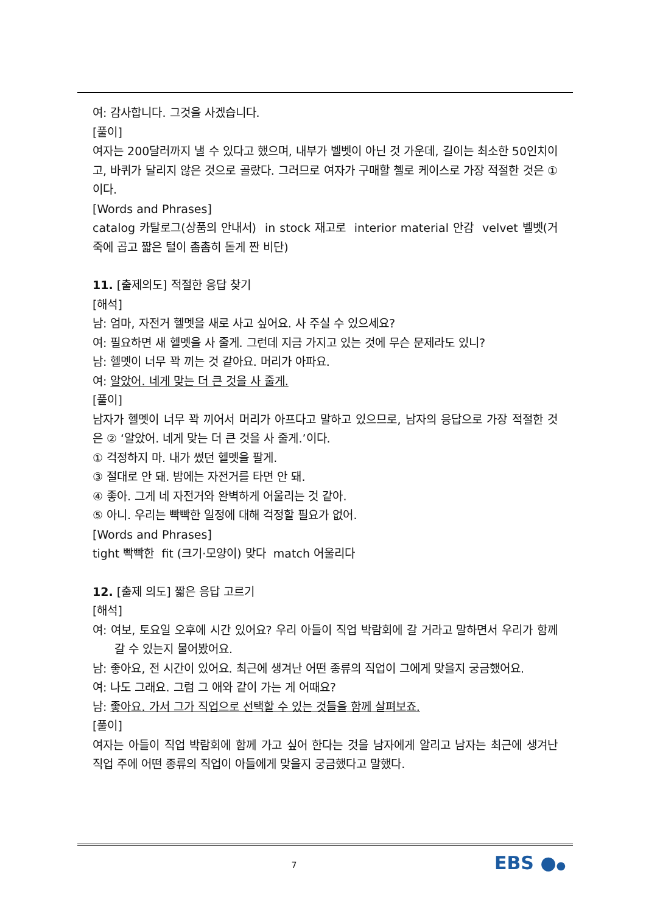여: 감사합니다. 그것을 사겠습니다.
[풀이]
여자는 200달러까지 낼 수 있다고 했으며, 내부가 벨벳이 아닌 것 가운데, 길이는 최소한 50인치이고, 바퀴가 달리지 않은 것으로 골랐다. 그러므로 여자가 구매할 첼로 케이스로 가장 적절한 것은 ①이다.
[Words and Phrases]
catalog 카탈로그(상품의 안내서) in stock 재고로 interior material 안감 velvet 벨벳(거죽에 곱고 짧은 털이 촘촘히 돋게 짠 비단)
11. [출제의도] 적절한 응답 찾기
[해석]
남: 엄마, 자전거 헬멧을 새로 사고 싶어요. 사 주실 수 있으세요?
여: 필요하면 새 헬멧을 사 줄게. 그런데 지금 가지고 있는 것에 무슨 문제라도 있니?
남: 헬멧이 너무 꽉 끼는 것 같아요. 머리가 아파요.
여: 알았어. 네게 맞는 더 큰 것을 사 줄게.
[풀이]
남자가 헬멧이 너무 꽉 끼어서 머리가 아프다고 말하고 있으므로, 남자의 응답으로 가장 적절한 것은 ② ‘알았어. 네게 맞는 더 큰 것을 사 줄게.’이다.
① 걱정하지 마. 내가 썼던 헬멧을 팔게.
③ 절대로 안 돼. 밤에는 자전거를 타면 안 돼.
④ 좋아. 그게 네 자전거와 완벽하게 어울리는 것 같아.
⑤ 아니. 우리는 빡빡한 일정에 대해 걱정할 필요가 없어.
[Words and Phrases]
tight 빡빡한 fit (크기·모양이) 맞다 match 어울리다
12. [출제 의도] 짧은 응답 고르기
[해석]
여: 여보, 토요일 오후에 시간 있어요? 우리 아들이 직업 박람회에 갈 거라고 말하면서 우리가 함께 갈 수 있는지 물어봤어요.
남: 좋아요, 전 시간이 있어요. 최근에 생겨난 어떤 종류의 직업이 그에게 맞을지 궁금했어요.
여: 나도 그래요. 그럼 그 애와 같이 가는 게 어때요?
남: 좋아요. 가서 그가 직업으로 선택할 수 있는 것들을 함께 살펴보죠.
[풀이]
여자는 아들이 직업 박람회에 함께 가고 싶어 한다는 것을 남자에게 알리고 남자는 최근에 생겨난 직업 주에 어떤 종류의 직업이 아들에게 맞을지 궁금했다고 말했다.
7 EBS ●●